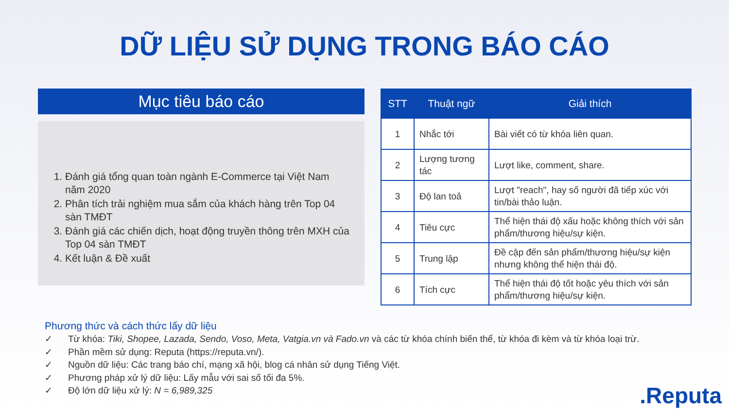DỮ LIỆU SỬ DỤNG TRONG BÁO CÁO
Mục tiêu báo cáo
1. Đánh giá tổng quan toàn ngành E-Commerce tại Việt Nam năm 2020
2. Phân tích trải nghiệm mua sắm của khách hàng trên Top 04 sàn TMĐT
3. Đánh giá các chiến dịch, hoạt động truyền thông trên MXH của Top 04 sàn TMĐT
4. Kết luận & Đề xuất
| STT | Thuật ngữ | Giải thích |
| --- | --- | --- |
| 1 | Nhắc tới | Bài viết có từ khóa liên quan. |
| 2 | Lượng tương tác | Lượt like, comment, share. |
| 3 | Độ lan toả | Lượt "reach", hay số người đã tiếp xúc với tin/bài thảo luận. |
| 4 | Tiêu cực | Thể hiện thái độ xấu hoặc không thích với sản phẩm/thương hiệu/sự kiện. |
| 5 | Trung lập | Đề cập đến sản phẩm/thương hiệu/sự kiện nhưng không thể hiện thái độ. |
| 6 | Tích cực | Thể hiện thái độ tốt hoặc yêu thích với sản phẩm/thương hiệu/sự kiện. |
Phương thức và cách thức lấy dữ liệu
✓ Từ khóa: Tiki, Shopee, Lazada, Sendo, Voso, Meta, Vatgia.vn và Fado.vn và các từ khóa chính biến thể, từ khóa đi kèm và từ khóa loại trừ.
✓ Phần mềm sử dụng: Reputa (https://reputa.vn/).
✓ Nguồn dữ liệu: Các trang báo chí, mạng xã hội, blog cá nhân sử dụng Tiếng Việt.
✓ Phương pháp xử lý dữ liệu: Lấy mẫu với sai số tối đa 5%.
✓ Độ lớn dữ liệu xử lý: N = 6,989,325
.Reputa